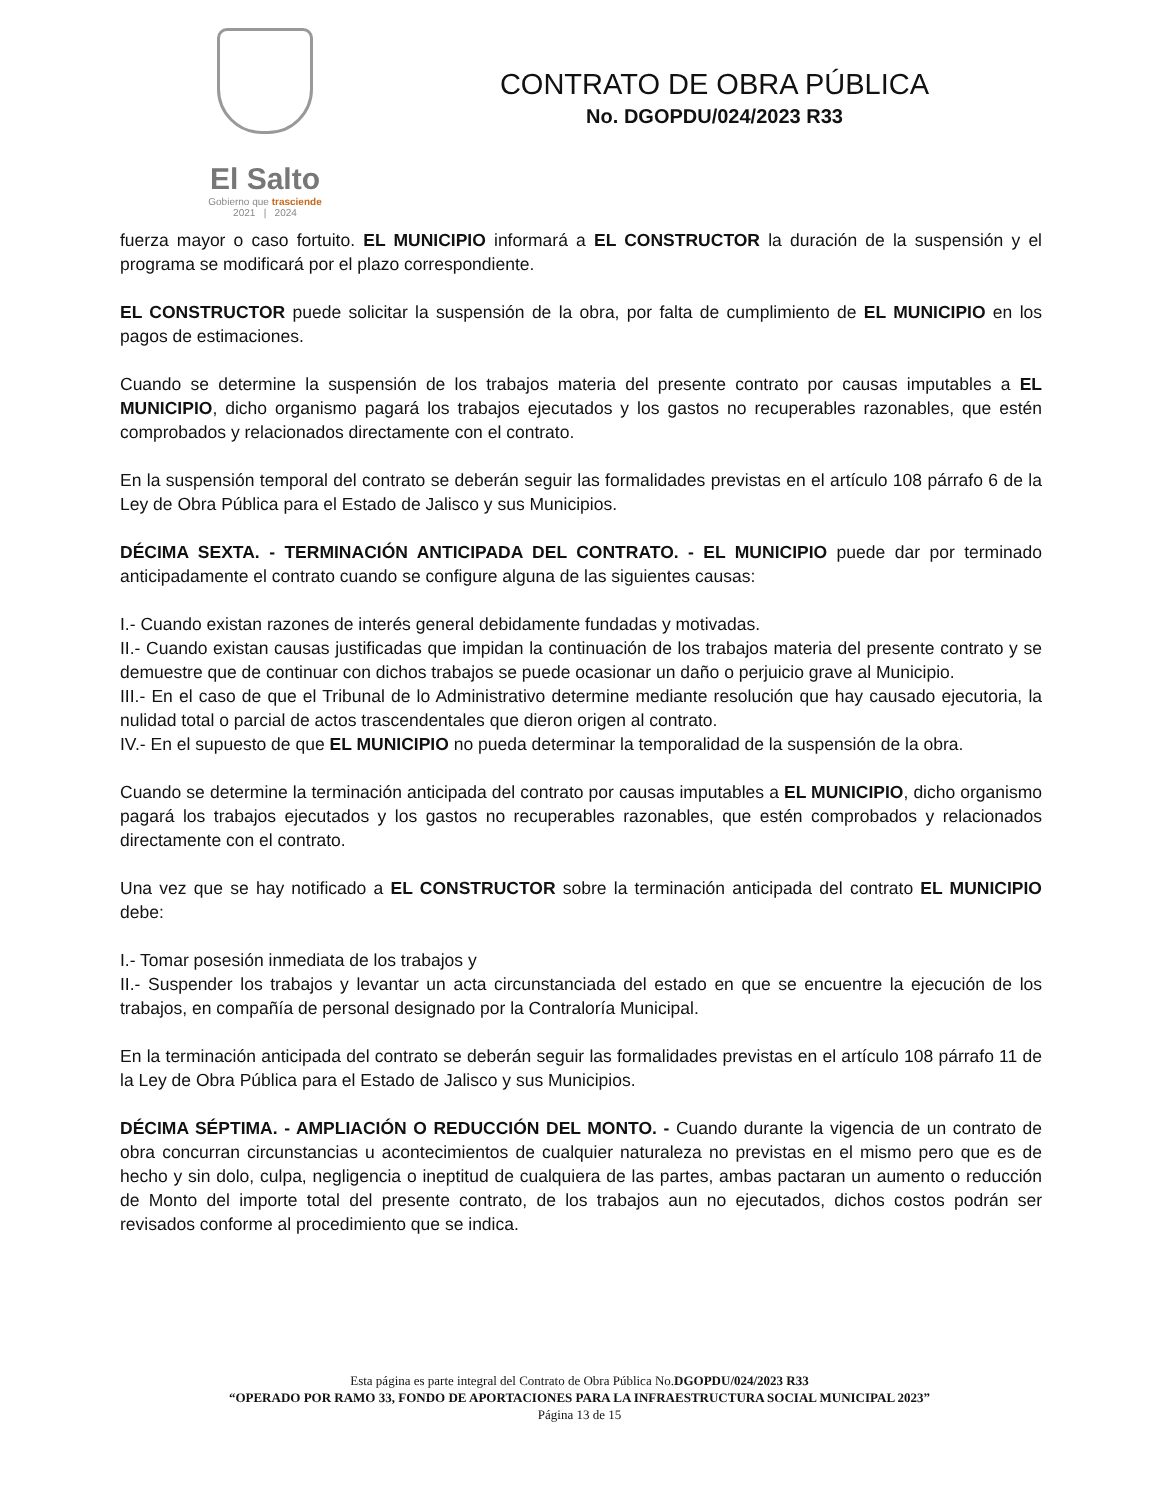El Salto
Gobierno que trasciende
2021 | 2024
CONTRATO DE OBRA PÚBLICA
No. DGOPDU/024/2023 R33
fuerza mayor o caso fortuito. EL MUNICIPIO informará a EL CONSTRUCTOR la duración de la suspensión y el programa se modificará por el plazo correspondiente.
EL CONSTRUCTOR puede solicitar la suspensión de la obra, por falta de cumplimiento de EL MUNICIPIO en los pagos de estimaciones.
Cuando se determine la suspensión de los trabajos materia del presente contrato por causas imputables a EL MUNICIPIO, dicho organismo pagará los trabajos ejecutados y los gastos no recuperables razonables, que estén comprobados y relacionados directamente con el contrato.
En la suspensión temporal del contrato se deberán seguir las formalidades previstas en el artículo 108 párrafo 6 de la Ley de Obra Pública para el Estado de Jalisco y sus Municipios.
DÉCIMA SEXTA. - TERMINACIÓN ANTICIPADA DEL CONTRATO. - EL MUNICIPIO puede dar por terminado anticipadamente el contrato cuando se configure alguna de las siguientes causas:
I.- Cuando existan razones de interés general debidamente fundadas y motivadas.
II.- Cuando existan causas justificadas que impidan la continuación de los trabajos materia del presente contrato y se demuestre que de continuar con dichos trabajos se puede ocasionar un daño o perjuicio grave al Municipio.
III.- En el caso de que el Tribunal de lo Administrativo determine mediante resolución que hay causado ejecutoria, la nulidad total o parcial de actos trascendentales que dieron origen al contrato.
IV.- En el supuesto de que EL MUNICIPIO no pueda determinar la temporalidad de la suspensión de la obra.
Cuando se determine la terminación anticipada del contrato por causas imputables a EL MUNICIPIO, dicho organismo pagará los trabajos ejecutados y los gastos no recuperables razonables, que estén comprobados y relacionados directamente con el contrato.
Una vez que se hay notificado a EL CONSTRUCTOR sobre la terminación anticipada del contrato EL MUNICIPIO debe:
I.- Tomar posesión inmediata de los trabajos y
II.- Suspender los trabajos y levantar un acta circunstanciada del estado en que se encuentre la ejecución de los trabajos, en compañía de personal designado por la Contraloría Municipal.
En la terminación anticipada del contrato se deberán seguir las formalidades previstas en el artículo 108 párrafo 11 de la Ley de Obra Pública para el Estado de Jalisco y sus Municipios.
DÉCIMA SÉPTIMA. - AMPLIACIÓN O REDUCCIÓN DEL MONTO. - Cuando durante la vigencia de un contrato de obra concurran circunstancias u acontecimientos de cualquier naturaleza no previstas en el mismo pero que es de hecho y sin dolo, culpa, negligencia o ineptitud de cualquiera de las partes, ambas pactaran un aumento o reducción de Monto del importe total del presente contrato, de los trabajos aun no ejecutados, dichos costos podrán ser revisados conforme al procedimiento que se indica.
Esta página es parte integral del Contrato de Obra Pública No.DGOPDU/024/2023 R33
“OPERADO POR RAMO 33, FONDO DE APORTACIONES PARA LA INFRAESTRUCTURA SOCIAL MUNICIPAL 2023”
Página 13 de 15